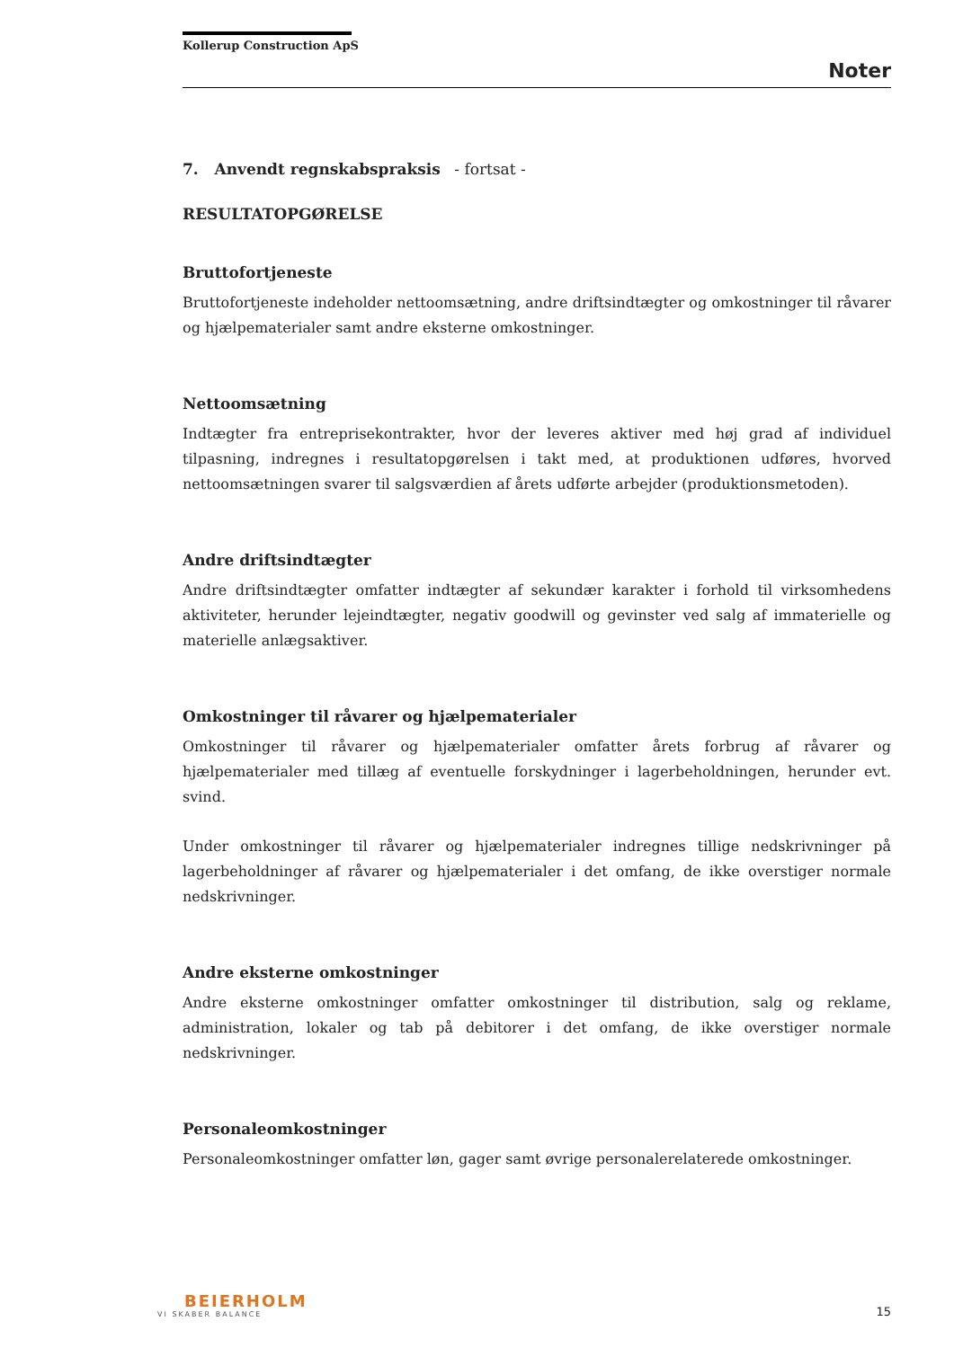Kollerup Construction ApS
Noter
7. Anvendt regnskabspraksis - fortsat -
RESULTATOPGØRELSE
Bruttofortjeneste
Bruttofortjeneste indeholder nettoomsætning, andre driftsindtægter og omkostninger til råvarer og hjælpematerialer samt andre eksterne omkostninger.
Nettoomsætning
Indtægter fra entreprisekontrakter, hvor der leveres aktiver med høj grad af individuel tilpasning, indregnes i resultatopgørelsen i takt med, at produktionen udføres, hvorved nettoomsætningen svarer til salgsværdien af årets udførte arbejder (produktionsmetoden).
Andre driftsindtægter
Andre driftsindtægter omfatter indtægter af sekundær karakter i forhold til virksomhedens aktiviteter, herunder lejeindtægter, negativ goodwill og gevinster ved salg af immaterielle og materielle anlægsaktiver.
Omkostninger til råvarer og hjælpematerialer
Omkostninger til råvarer og hjælpematerialer omfatter årets forbrug af råvarer og hjælpematerialer med tillæg af eventuelle forskydninger i lagerbeholdningen, herunder evt. svind.
Under omkostninger til råvarer og hjælpematerialer indregnes tillige nedskrivninger på lagerbeholdninger af råvarer og hjælpematerialer i det omfang, de ikke overstiger normale nedskrivninger.
Andre eksterne omkostninger
Andre eksterne omkostninger omfatter omkostninger til distribution, salg og reklame, administration, lokaler og tab på debitorer i det omfang, de ikke overstiger normale nedskrivninger.
Personaleomkostninger
Personaleomkostninger omfatter løn, gager samt øvrige personalerelaterede omkostninger.
BEIERHOLM
VI SKABER BALANCE
15